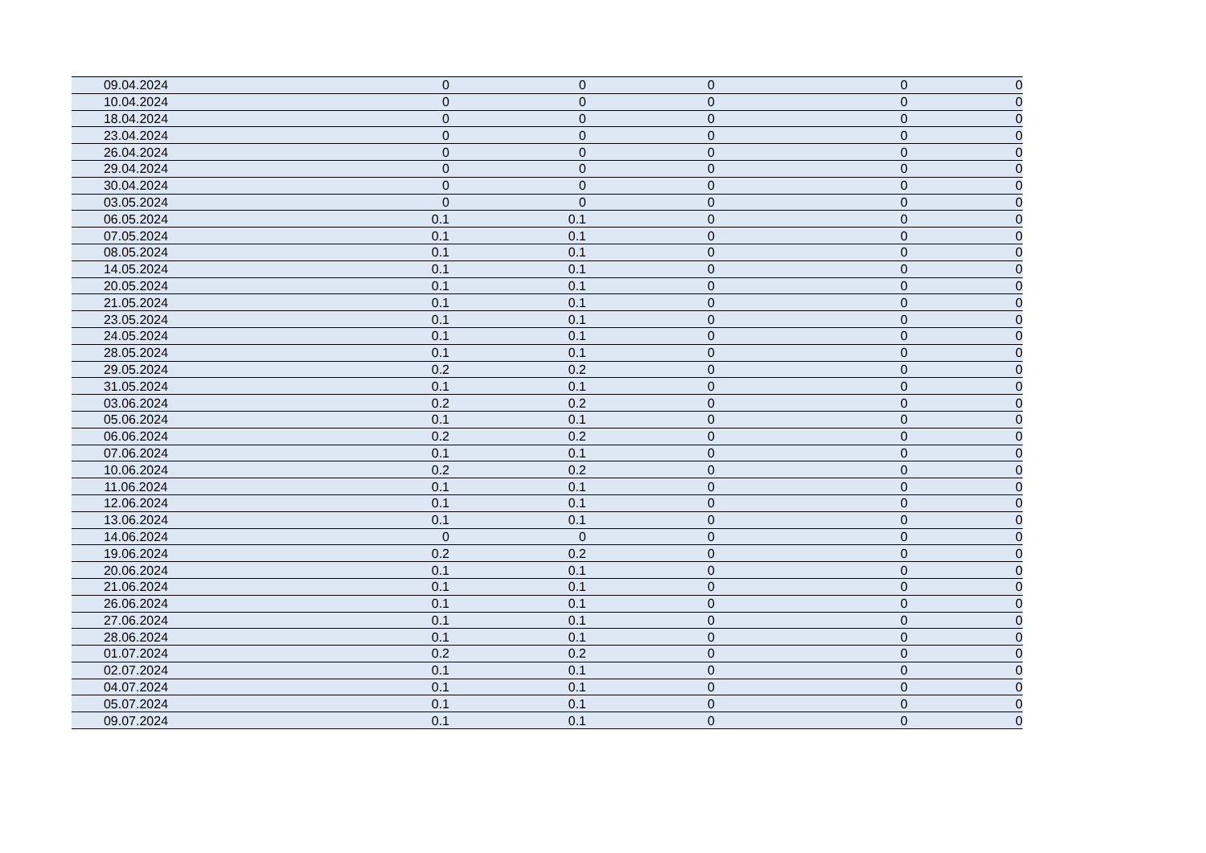| 09.04.2024 | 0 | 0 | 0 | 0 | 0 |
| 10.04.2024 | 0 | 0 | 0 | 0 | 0 |
| 18.04.2024 | 0 | 0 | 0 | 0 | 0 |
| 23.04.2024 | 0 | 0 | 0 | 0 | 0 |
| 26.04.2024 | 0 | 0 | 0 | 0 | 0 |
| 29.04.2024 | 0 | 0 | 0 | 0 | 0 |
| 30.04.2024 | 0 | 0 | 0 | 0 | 0 |
| 03.05.2024 | 0 | 0 | 0 | 0 | 0 |
| 06.05.2024 | 0.1 | 0.1 | 0 | 0 | 0 |
| 07.05.2024 | 0.1 | 0.1 | 0 | 0 | 0 |
| 08.05.2024 | 0.1 | 0.1 | 0 | 0 | 0 |
| 14.05.2024 | 0.1 | 0.1 | 0 | 0 | 0 |
| 20.05.2024 | 0.1 | 0.1 | 0 | 0 | 0 |
| 21.05.2024 | 0.1 | 0.1 | 0 | 0 | 0 |
| 23.05.2024 | 0.1 | 0.1 | 0 | 0 | 0 |
| 24.05.2024 | 0.1 | 0.1 | 0 | 0 | 0 |
| 28.05.2024 | 0.1 | 0.1 | 0 | 0 | 0 |
| 29.05.2024 | 0.2 | 0.2 | 0 | 0 | 0 |
| 31.05.2024 | 0.1 | 0.1 | 0 | 0 | 0 |
| 03.06.2024 | 0.2 | 0.2 | 0 | 0 | 0 |
| 05.06.2024 | 0.1 | 0.1 | 0 | 0 | 0 |
| 06.06.2024 | 0.2 | 0.2 | 0 | 0 | 0 |
| 07.06.2024 | 0.1 | 0.1 | 0 | 0 | 0 |
| 10.06.2024 | 0.2 | 0.2 | 0 | 0 | 0 |
| 11.06.2024 | 0.1 | 0.1 | 0 | 0 | 0 |
| 12.06.2024 | 0.1 | 0.1 | 0 | 0 | 0 |
| 13.06.2024 | 0.1 | 0.1 | 0 | 0 | 0 |
| 14.06.2024 | 0 | 0 | 0 | 0 | 0 |
| 19.06.2024 | 0.2 | 0.2 | 0 | 0 | 0 |
| 20.06.2024 | 0.1 | 0.1 | 0 | 0 | 0 |
| 21.06.2024 | 0.1 | 0.1 | 0 | 0 | 0 |
| 26.06.2024 | 0.1 | 0.1 | 0 | 0 | 0 |
| 27.06.2024 | 0.1 | 0.1 | 0 | 0 | 0 |
| 28.06.2024 | 0.1 | 0.1 | 0 | 0 | 0 |
| 01.07.2024 | 0.2 | 0.2 | 0 | 0 | 0 |
| 02.07.2024 | 0.1 | 0.1 | 0 | 0 | 0 |
| 04.07.2024 | 0.1 | 0.1 | 0 | 0 | 0 |
| 05.07.2024 | 0.1 | 0.1 | 0 | 0 | 0 |
| 09.07.2024 | 0.1 | 0.1 | 0 | 0 | 0 |